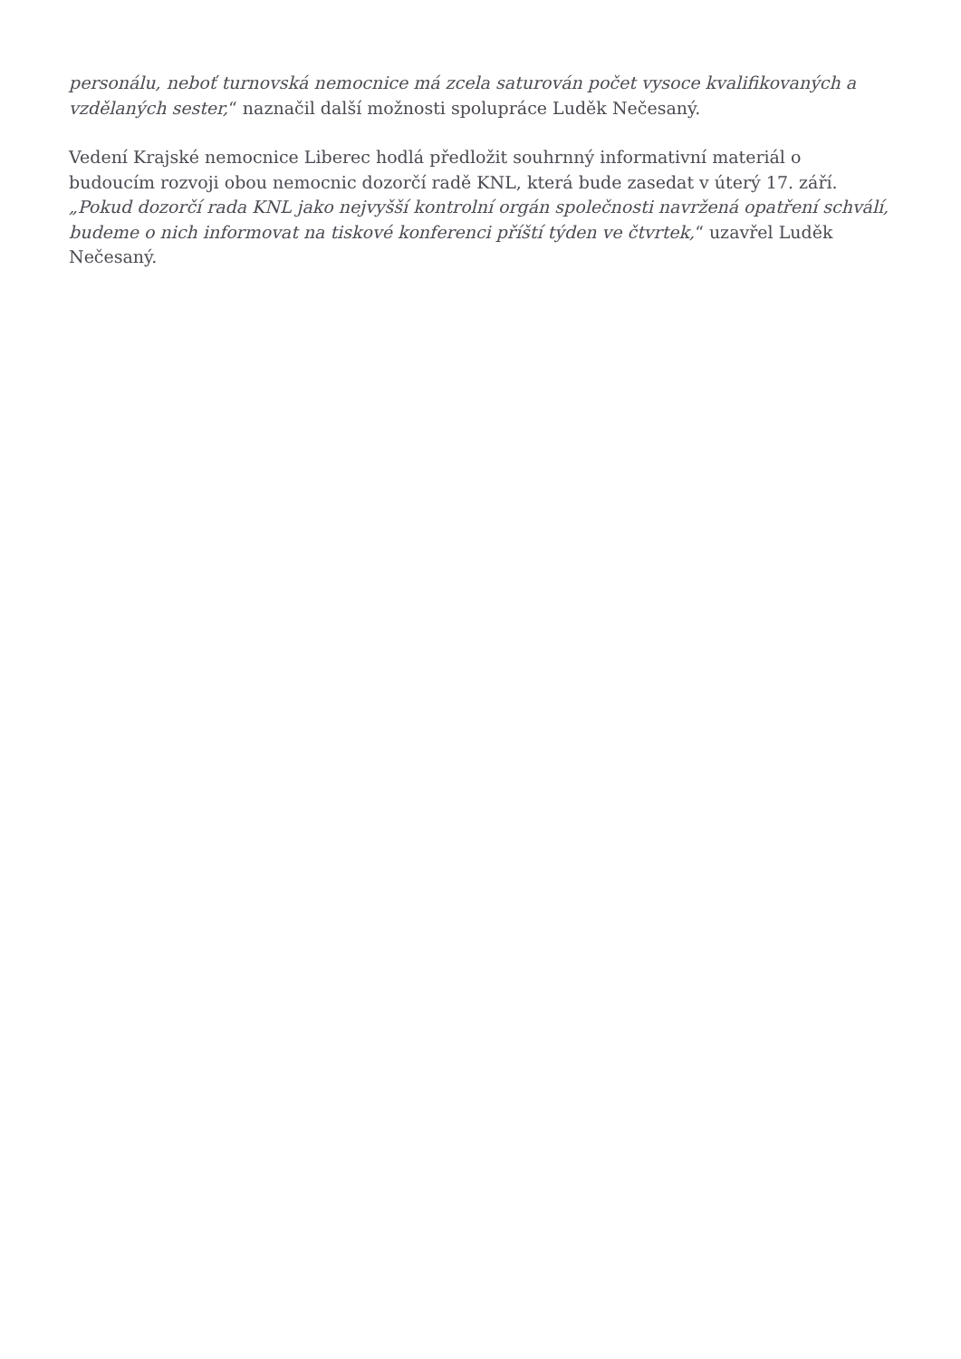personálu, neboť turnovská nemocnice má zcela saturován počet vysoce kvalifikovaných a vzdělaných sester,“ naznačil další možnosti spolupráce Luděk Nečesaný.
Vedení Krajské nemocnice Liberec hodlá předložit souhrnný informativní materiál o budoucím rozvoji obou nemocnic dozorčí radě KNL, která bude zasedat v úterý 17. září. „Pokud dozorčí rada KNL jako nejvyšší kontrolní orgán společnosti navržená opatření schválí, budeme o nich informovat na tiskové konferenci příští týden ve čtvrtek,“ uzavřel Luděk Nečesaný.